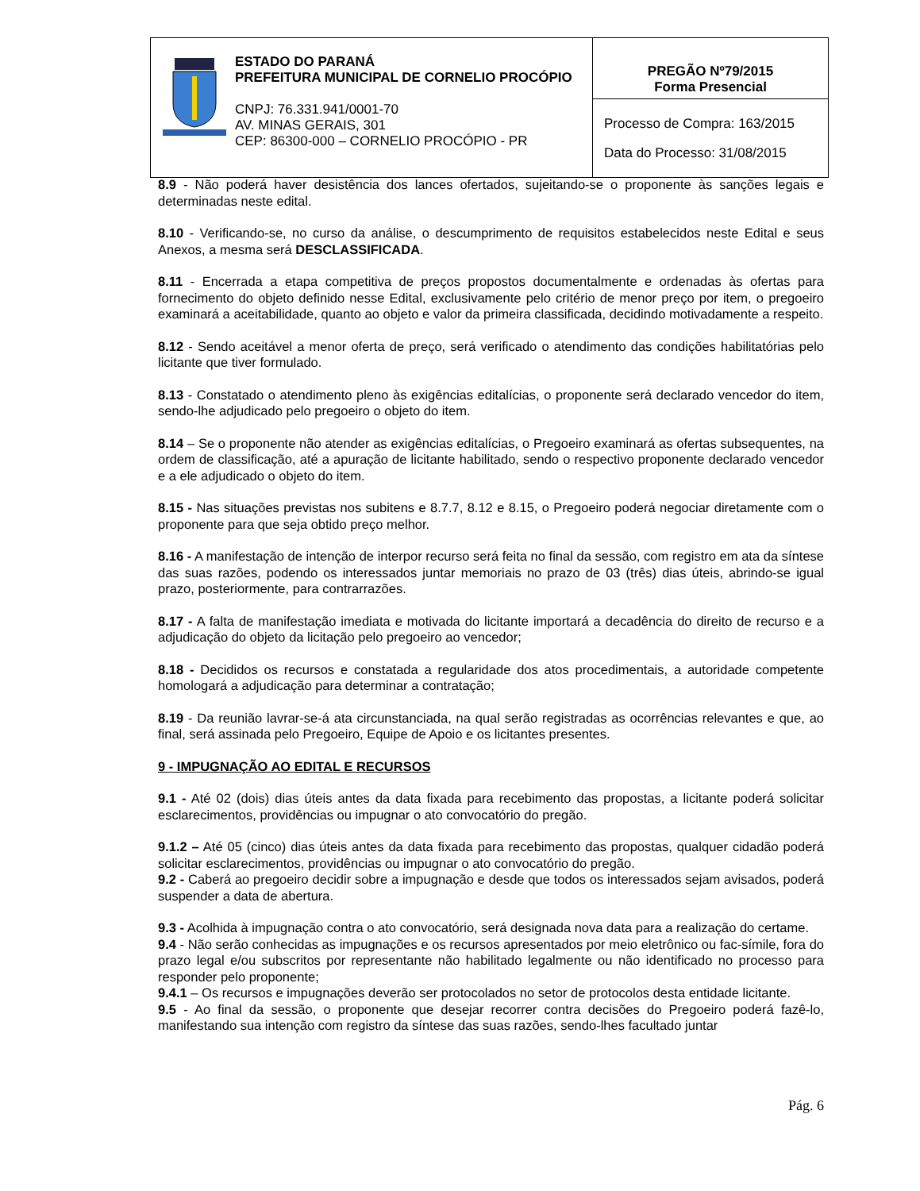ESTADO DO PARANÁ
PREFEITURA MUNICIPAL DE CORNELIO PROCÓPIO
CNPJ: 76.331.941/0001-70
AV. MINAS GERAIS, 301
CEP: 86300-000 – CORNELIO PROCÓPIO - PR
PREGÃO Nº79/2015
Forma Presencial
Processo de Compra: 163/2015
Data do Processo: 31/08/2015
8.9 - Não poderá haver desistência dos lances ofertados, sujeitando-se o proponente às sanções legais e determinadas neste edital.
8.10 - Verificando-se, no curso da análise, o descumprimento de requisitos estabelecidos neste Edital e seus Anexos, a mesma será DESCLASSIFICADA.
8.11 - Encerrada a etapa competitiva de preços propostos documentalmente e ordenadas às ofertas para fornecimento do objeto definido nesse Edital, exclusivamente pelo critério de menor preço por item, o pregoeiro examinará a aceitabilidade, quanto ao objeto e valor da primeira classificada, decidindo motivadamente a respeito.
8.12 - Sendo aceitável a menor oferta de preço, será verificado o atendimento das condições habilitatórias pelo licitante que tiver formulado.
8.13 - Constatado o atendimento pleno às exigências editalícias, o proponente será declarado vencedor do item, sendo-lhe adjudicado pelo pregoeiro o objeto do item.
8.14 – Se o proponente não atender as exigências editalícias, o Pregoeiro examinará as ofertas subsequentes, na ordem de classificação, até a apuração de licitante habilitado, sendo o respectivo proponente declarado vencedor e a ele adjudicado o objeto do item.
8.15 - Nas situações previstas nos subitens e 8.7.7, 8.12 e 8.15, o Pregoeiro poderá negociar diretamente com o proponente para que seja obtido preço melhor.
8.16 - A manifestação de intenção de interpor recurso será feita no final da sessão, com registro em ata da síntese das suas razões, podendo os interessados juntar memoriais no prazo de 03 (três) dias úteis, abrindo-se igual prazo, posteriormente, para contrarrazões.
8.17 - A falta de manifestação imediata e motivada do licitante importará a decadência do direito de recurso e a adjudicação do objeto da licitação pelo pregoeiro ao vencedor;
8.18 - Decididos os recursos e constatada a regularidade dos atos procedimentais, a autoridade competente homologará a adjudicação para determinar a contratação;
8.19 - Da reunião lavrar-se-á ata circunstanciada, na qual serão registradas as ocorrências relevantes e que, ao final, será assinada pelo Pregoeiro, Equipe de Apoio e os licitantes presentes.
9 - IMPUGNAÇÃO AO EDITAL E RECURSOS
9.1 - Até 02 (dois) dias úteis antes da data fixada para recebimento das propostas, a licitante poderá solicitar esclarecimentos, providências ou impugnar o ato convocatório do pregão.
9.1.2 – Até 05 (cinco) dias úteis antes da data fixada para recebimento das propostas, qualquer cidadão poderá solicitar esclarecimentos, providências ou impugnar o ato convocatório do pregão.
9.2 - Caberá ao pregoeiro decidir sobre a impugnação e desde que todos os interessados sejam avisados, poderá suspender a data de abertura.
9.3 - Acolhida à impugnação contra o ato convocatório, será designada nova data para a realização do certame.
9.4 - Não serão conhecidas as impugnações e os recursos apresentados por meio eletrônico ou fac-símile, fora do prazo legal e/ou subscritos por representante não habilitado legalmente ou não identificado no processo para responder pelo proponente;
9.4.1 – Os recursos e impugnações deverão ser protocolados no setor de protocolos desta entidade licitante.
9.5 - Ao final da sessão, o proponente que desejar recorrer contra decisões do Pregoeiro poderá fazê-lo, manifestando sua intenção com registro da síntese das suas razões, sendo-lhes facultado juntar
Pág. 6